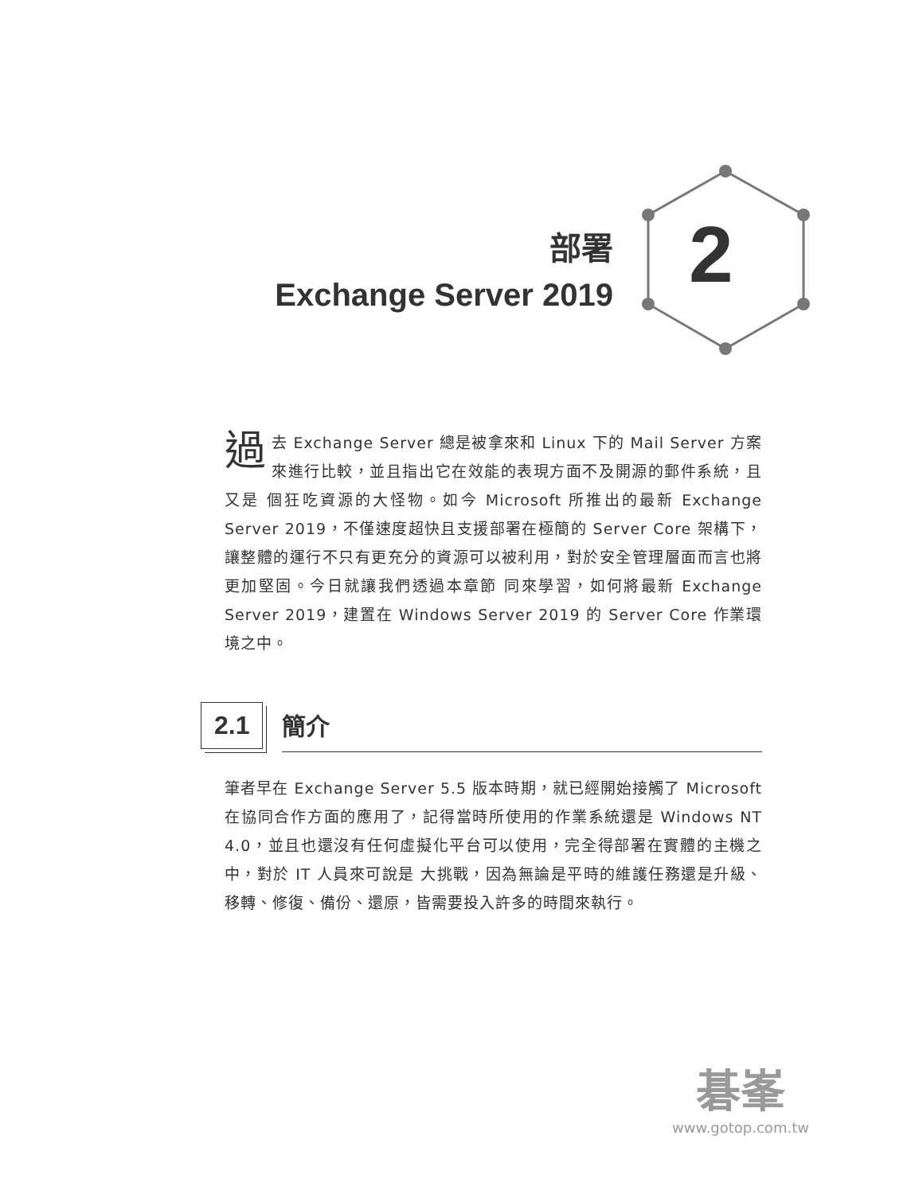部署
Exchange Server 2019
2
過去 Exchange Server 總是被拿來和 Linux 下的 Mail Server 方案來進行比較，並且指出它在效能的表現方面不及開源的郵件系統，且又是 個狂吃資源的大怪物。如今 Microsoft 所推出的最新 Exchange Server 2019，不僅速度超快且支援部署在極簡的 Server Core 架構下，讓整體的運行不只有更充分的資源可以被利用，對於安全管理層面而言也將更加堅固。今日就讓我們透過本章節 同來學習，如何將最新 Exchange Server 2019，建置在 Windows Server 2019 的 Server Core 作業環境之中。
2.1 簡介
筆者早在 Exchange Server 5.5 版本時期，就已經開始接觸了 Microsoft 在協同合作方面的應用了，記得當時所使用的作業系統還是 Windows NT 4.0，並且也還沒有任何虛擬化平台可以使用，完全得部署在實體的主機之中，對於 IT 人員來可說是 大挑戰，因為無論是平時的維護任務還是升級、移轉、修復、備份、還原，皆需要投入許多的時間來執行。
碁峯
www.gotop.com.tw